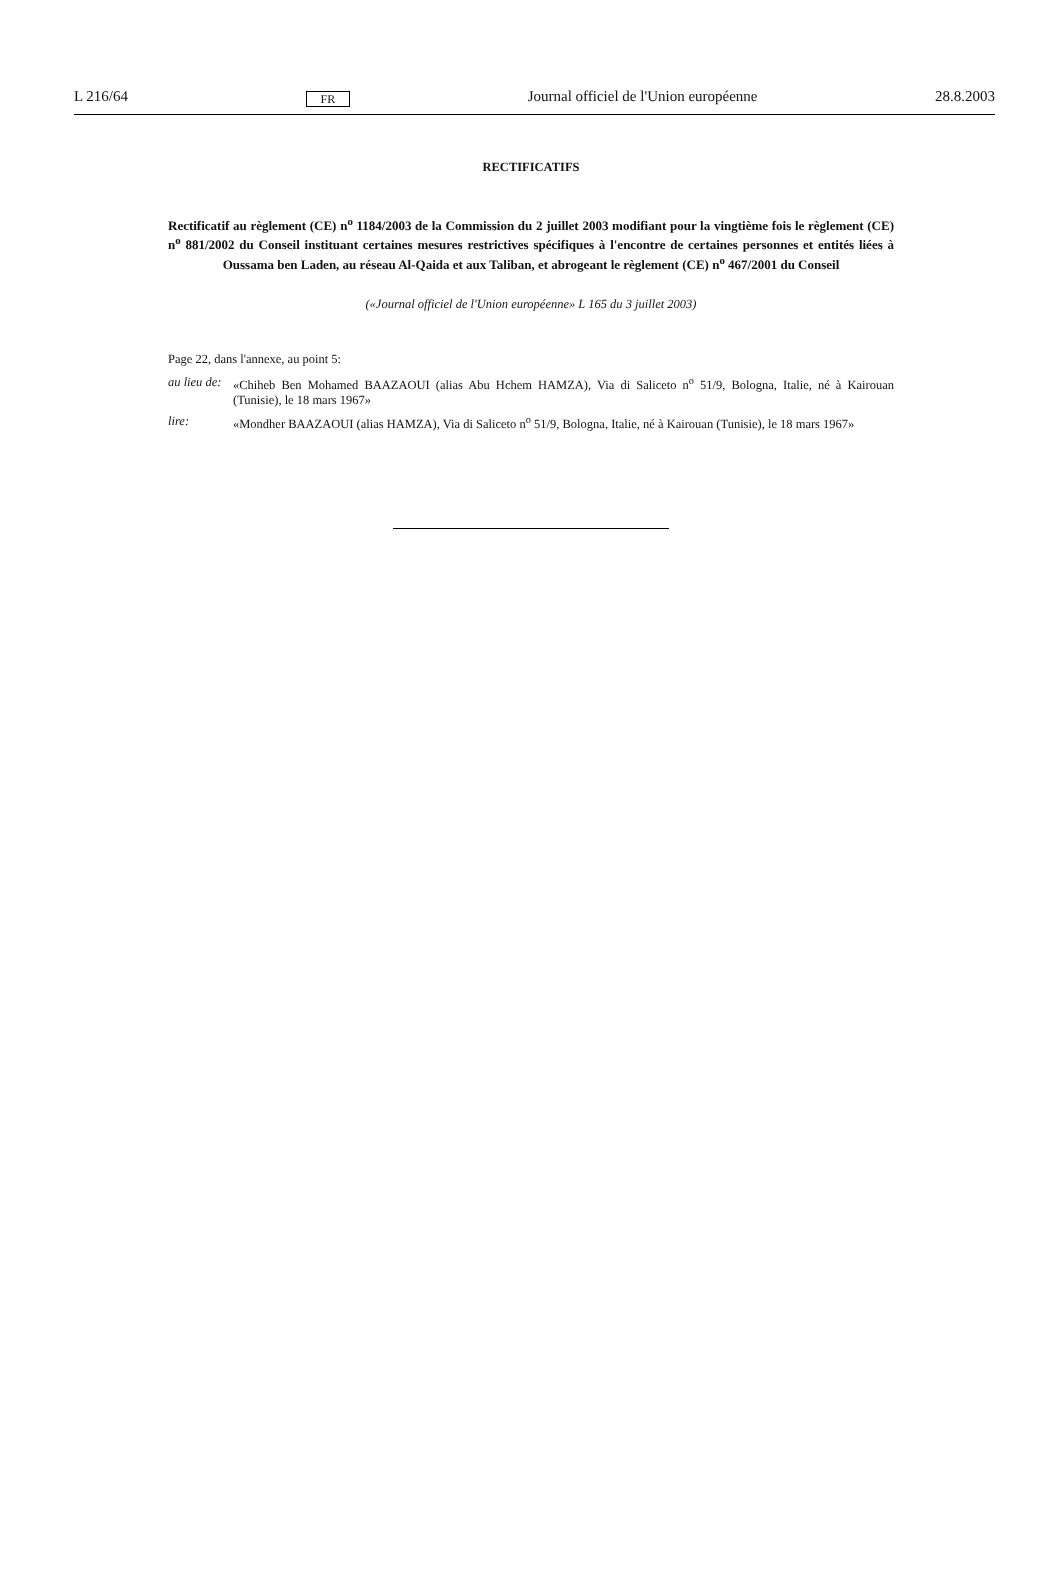L 216/64 FR Journal officiel de l'Union européenne 28.8.2003
RECTIFICATIFS
Rectificatif au règlement (CE) n<sup>o</sup> 1184/2003 de la Commission du 2 juillet 2003 modifiant pour la vingtième fois le règlement (CE) n<sup>o</sup> 881/2002 du Conseil instituant certaines mesures restrictives spécifiques à l'encontre de certaines personnes et entités liées à Oussama ben Laden, au réseau Al-Qaida et aux Taliban, et abrogeant le règlement (CE) n<sup>o</sup> 467/2001 du Conseil
(«Journal officiel de l'Union européenne» L 165 du 3 juillet 2003)
Page 22, dans l'annexe, au point 5:
| au lieu de: | «Chiheb Ben Mohamed BAAZAOUI (alias Abu Hchem HAMZA), Via di Saliceto n<sup>o</sup> 51/9, Bologna, Italie, né à Kairouan (Tunisie), le 18 mars 1967» |
| lire: | «Mondher BAAZAOUI (alias HAMZA), Via di Saliceto n<sup>o</sup> 51/9, Bologna, Italie, né à Kairouan (Tunisie), le 18 mars 1967» |